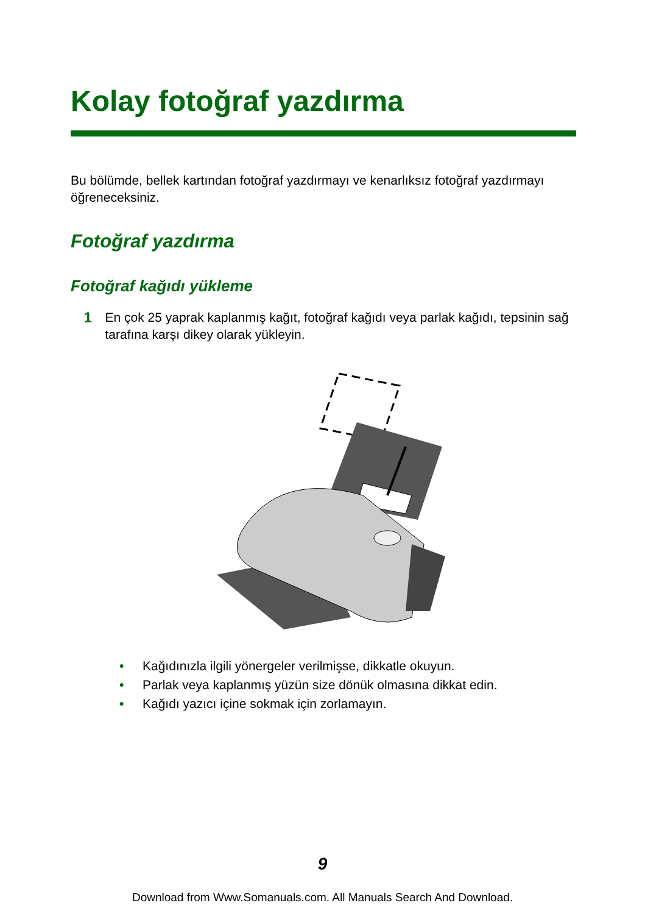Kolay fotoğraf yazdırma
Bu bölümde, bellek kartından fotoğraf yazdırmayı ve kenarlıksız fotoğraf yazdırmayı öğreneceksiniz.
Fotoğraf yazdırma
Fotoğraf kağıdı yükleme
1
En çok 25 yaprak kaplanmış kağıt, fotoğraf kağıdı veya parlak kağıdı, tepsinin sağ tarafına karşı dikey olarak yükleyin.
• Kağıdınızla ilgili yönergeler verilmişse, dikkatle okuyun.
• Parlak veya kaplanmış yüzün size dönük olmasına dikkat edin.
• Kağıdı yazıcı içine sokmak için zorlamayın.
9
Download from Www.Somanuals.com. All Manuals Search And Download.